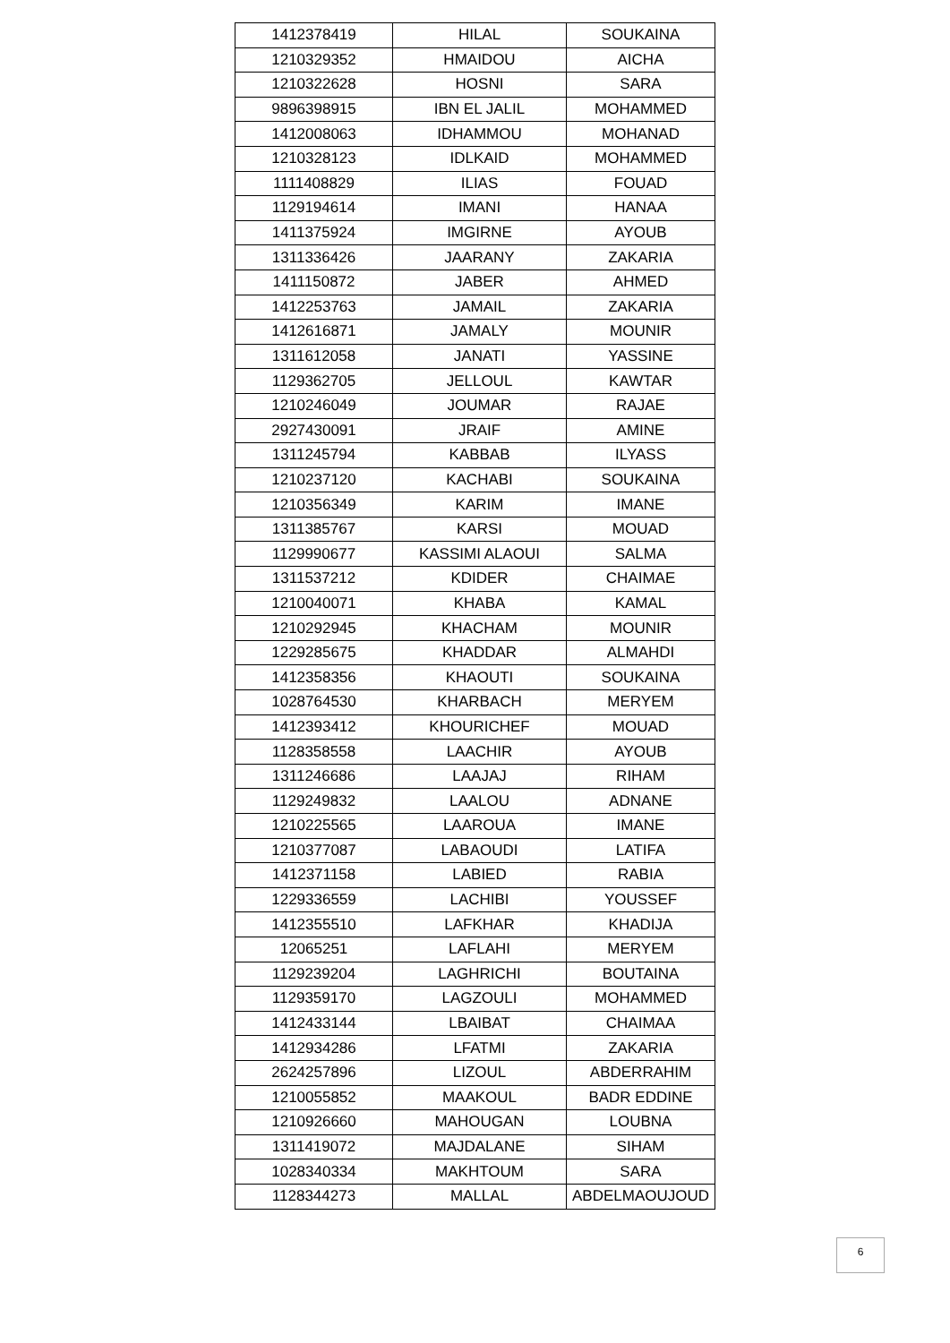| 1412378419 | HILAL | SOUKAINA |
| 1210329352 | HMAIDOU | AICHA |
| 1210322628 | HOSNI | SARA |
| 9896398915 | IBN EL JALIL | MOHAMMED |
| 1412008063 | IDHAMMOU | MOHANAD |
| 1210328123 | IDLKAID | MOHAMMED |
| 1111408829 | ILIAS | FOUAD |
| 1129194614 | IMANI | HANAA |
| 1411375924 | IMGIRNE | AYOUB |
| 1311336426 | JAARANY | ZAKARIA |
| 1411150872 | JABER | AHMED |
| 1412253763 | JAMAIL | ZAKARIA |
| 1412616871 | JAMALY | MOUNIR |
| 1311612058 | JANATI | YASSINE |
| 1129362705 | JELLOUL | KAWTAR |
| 1210246049 | JOUMAR | RAJAE |
| 2927430091 | JRAIF | AMINE |
| 1311245794 | KABBAB | ILYASS |
| 1210237120 | KACHABI | SOUKAINA |
| 1210356349 | KARIM | IMANE |
| 1311385767 | KARSI | MOUAD |
| 1129990677 | KASSIMI ALAOUI | SALMA |
| 1311537212 | KDIDER | CHAIMAE |
| 1210040071 | KHABA | KAMAL |
| 1210292945 | KHACHAM | MOUNIR |
| 1229285675 | KHADDAR | ALMAHDI |
| 1412358356 | KHAOUTI | SOUKAINA |
| 1028764530 | KHARBACH | MERYEM |
| 1412393412 | KHOURICHEF | MOUAD |
| 1128358558 | LAACHIR | AYOUB |
| 1311246686 | LAAJAJ | RIHAM |
| 1129249832 | LAALOU | ADNANE |
| 1210225565 | LAAROUA | IMANE |
| 1210377087 | LABAOUDI | LATIFA |
| 1412371158 | LABIED | RABIA |
| 1229336559 | LACHIBI | YOUSSEF |
| 1412355510 | LAFKHAR | KHADIJA |
| 12065251 | LAFLAHI | MERYEM |
| 1129239204 | LAGHRICHI | BOUTAINA |
| 1129359170 | LAGZOULI | MOHAMMED |
| 1412433144 | LBAIBAT | CHAIMAA |
| 1412934286 | LFATMI | ZAKARIA |
| 2624257896 | LIZOUL | ABDERRAHIM |
| 1210055852 | MAAKOUL | BADR EDDINE |
| 1210926660 | MAHOUGAN | LOUBNA |
| 1311419072 | MAJDALANE | SIHAM |
| 1028340334 | MAKHTOUM | SARA |
| 1128344273 | MALLAL | ABDELMAOUJOUD |
6